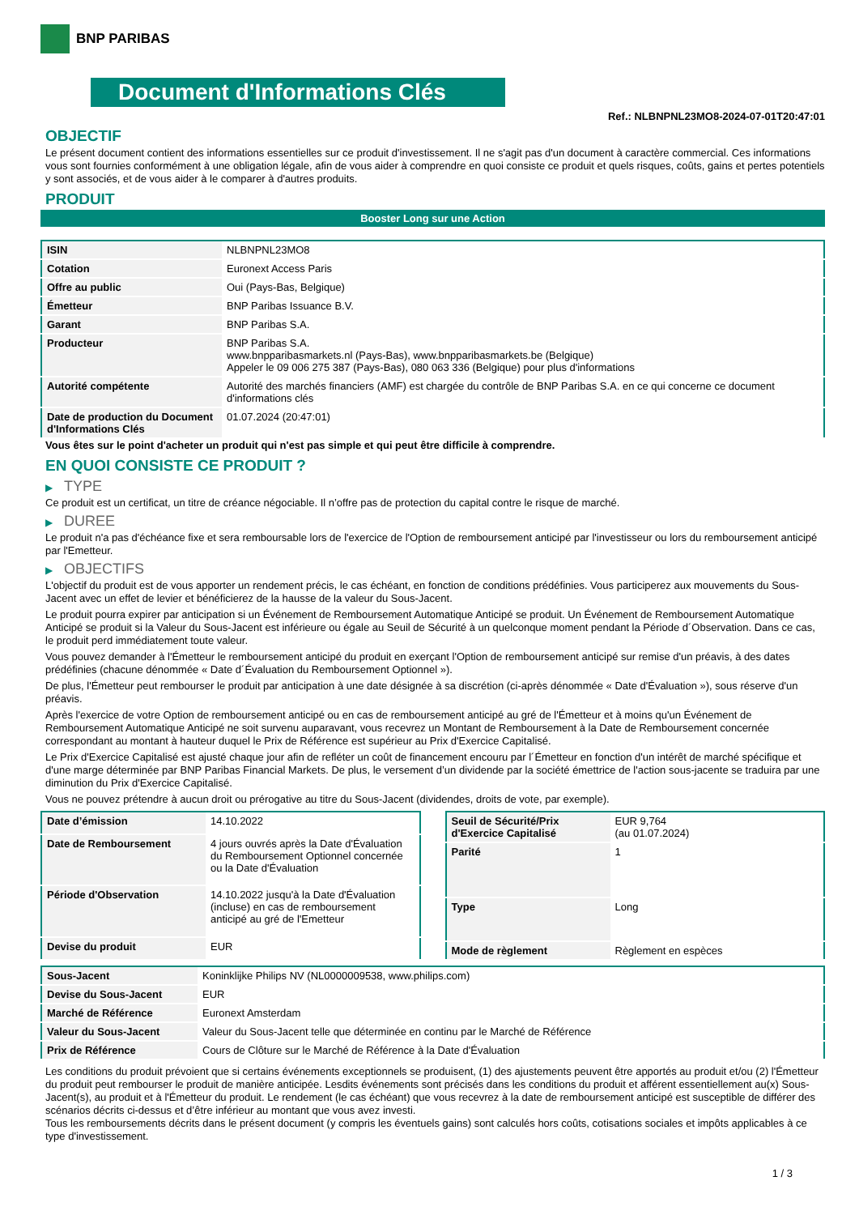BNP PARIBAS
Document d'Informations Clés
Ref.: NLBNPNL23MO8-2024-07-01T20:47:01
OBJECTIF
Le présent document contient des informations essentielles sur ce produit d'investissement. Il ne s'agit pas d'un document à caractère commercial. Ces informations vous sont fournies conformément à une obligation légale, afin de vous aider à comprendre en quoi consiste ce produit et quels risques, coûts, gains et pertes potentiels y sont associés, et de vous aider à le comparer à d'autres produits.
PRODUIT
Booster Long sur une Action
| ISIN | NLBNPNL23MO8 |
| Cotation | Euronext Access Paris |
| Offre au public | Oui (Pays-Bas, Belgique) |
| Émetteur | BNP Paribas Issuance B.V. |
| Garant | BNP Paribas S.A. |
| Producteur | BNP Paribas S.A. www.bnpparibasmarkets.nl (Pays-Bas), www.bnpparibasmarkets.be (Belgique) Appeler le 09 006 275 387 (Pays-Bas), 080 063 336 (Belgique) pour plus d'informations |
| Autorité compétente | Autorité des marchés financiers (AMF) est chargée du contrôle de BNP Paribas S.A. en ce qui concerne ce document d'informations clés |
| Date de production du Document d'Informations Clés | 01.07.2024 (20:47:01) |
Vous êtes sur le point d'acheter un produit qui n'est pas simple et qui peut être difficile à comprendre.
EN QUOI CONSISTE CE PRODUIT ?
▶ TYPE
Ce produit est un certificat, un titre de créance négociable. Il n’offre pas de protection du capital contre le risque de marché.
▶ DUREE
Le produit n'a pas d'échéance fixe et sera remboursable lors de l'exercice de l'Option de remboursement anticipé par l'investisseur ou lors du remboursement anticipé par l'Emetteur.
▶ OBJECTIFS
L'objectif du produit est de vous apporter un rendement précis, le cas échéant, en fonction de conditions prédéfinies. Vous participerez aux mouvements du Sous-Jacent avec un effet de levier et bénéficierez de la hausse de la valeur du Sous-Jacent.
Le produit pourra expirer par anticipation si un Événement de Remboursement Automatique Anticipé se produit. Un Événement de Remboursement Automatique Anticipé se produit si la Valeur du Sous-Jacent est inférieure ou égale au Seuil de Sécurité à un quelconque moment pendant la Période d´Observation. Dans ce cas, le produit perd immédiatement toute valeur.
Vous pouvez demander à l'Émetteur le remboursement anticipé du produit en exerçant l'Option de remboursement anticipé sur remise d'un préavis, à des dates prédéfinies (chacune dénommée « Date d´Évaluation du Remboursement Optionnel »).
De plus, l'Émetteur peut rembourser le produit par anticipation à une date désignée à sa discrétion (ci-après dénommée « Date d'Évaluation »), sous réserve d'un préavis.
Après l'exercice de votre Option de remboursement anticipé ou en cas de remboursement anticipé au gré de l'Émetteur et à moins qu'un Événement de Remboursement Automatique Anticipé ne soit survenu auparavant, vous recevrez un Montant de Remboursement à la Date de Remboursement concernée correspondant au montant à hauteur duquel le Prix de Référence est supérieur au Prix d'Exercice Capitalisé.
Le Prix d'Exercice Capitalisé est ajusté chaque jour afin de refléter un coût de financement encouru par l´Émetteur en fonction d'un intérêt de marché spécifique et d'une marge déterminée par BNP Paribas Financial Markets. De plus, le versement d’un dividende par la société émettrice de l'action sous-jacente se traduira par une diminution du Prix d'Exercice Capitalisé.
Vous ne pouvez prétendre à aucun droit ou prérogative au titre du Sous-Jacent (dividendes, droits de vote, par exemple).
| Date d’émission | 14.10.2022 |
| Date de Remboursement | 4 jours ouvrés après la Date d'Évaluation du Remboursement Optionnel concernée ou la Date d'Évaluation |
| Période d'Observation | 14.10.2022 jusqu'à la Date d'Évaluation (incluse) en cas de remboursement anticipé au gré de l'Emetteur |
| Devise du produit | EUR |
| Seuil de Sécurité/Prix d'Exercice Capitalisé | EUR 9,764 (au 01.07.2024) |
| Parité | 1 |
| Type | Long |
| Mode de règlement | Règlement en espèces |
| Sous-Jacent | Koninklijke Philips NV (NL0000009538, www.philips.com) |
| Devise du Sous-Jacent | EUR |
| Marché de Référence | Euronext Amsterdam |
| Valeur du Sous-Jacent | Valeur du Sous-Jacent telle que déterminée en continu par le Marché de Référence |
| Prix de Référence | Cours de Clôture sur le Marché de Référence à la Date d'Évaluation |
Les conditions du produit prévoient que si certains événements exceptionnels se produisent, (1) des ajustements peuvent être apportés au produit et/ou (2) l'Émetteur du produit peut rembourser le produit de manière anticipée. Lesdits événements sont précisés dans les conditions du produit et afférent essentiellement au(x) Sous-Jacent(s), au produit et à l'Émetteur du produit. Le rendement (le cas échéant) que vous recevrez à la date de remboursement anticipé est susceptible de différer des scénarios décrits ci-dessus et d’être inférieur au montant que vous avez investi.
Tous les remboursements décrits dans le présent document (y compris les éventuels gains) sont calculés hors coûts, cotisations sociales et impôts applicables à ce type d'investissement.
1 / 3